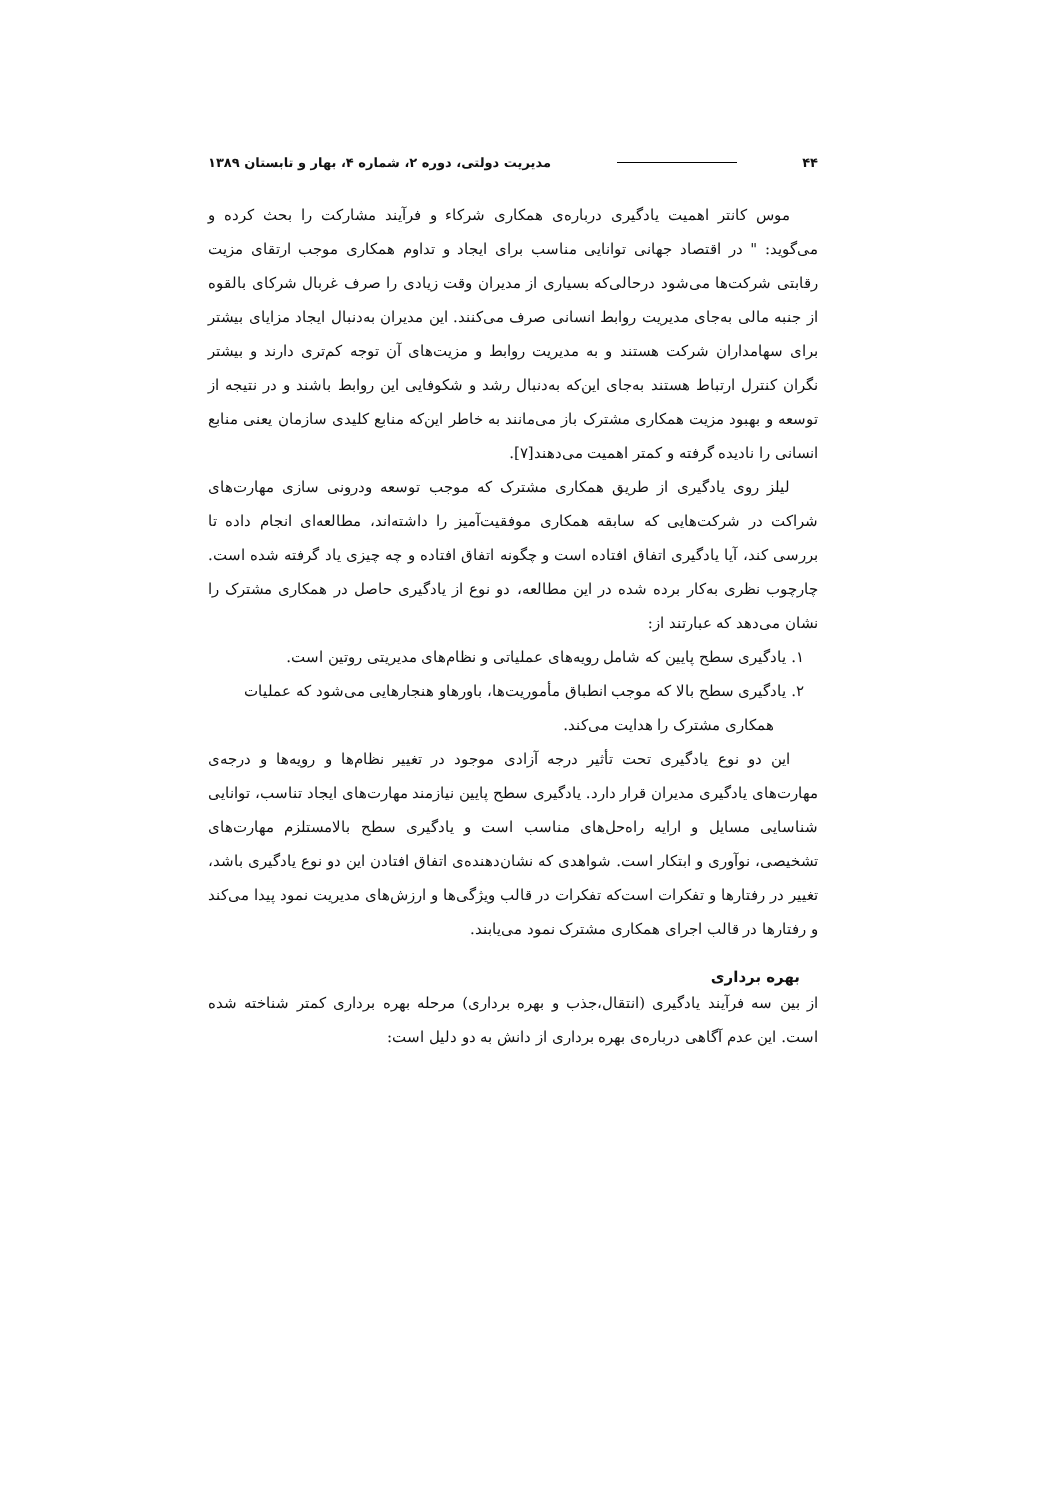۴۴ مدیریت دولتی، دوره ۲، شماره ۴، بهار و تابستان ۱۳۸۹
موس کانتر اهمیت یادگیری درباره‌ی همکاری شرکاء و فرآیند مشارکت را بحث کرده و می‌گوید: " در اقتصاد جهانی توانایی مناسب برای ایجاد و تداوم همکاری موجب ارتقای مزیت رقابتی شرکت‌ها می‌شود درحالی‌که بسیاری از مدیران وقت زیادی را صرف غربال شرکای بالقوه از جنبه مالی به‌جای مدیریت روابط انسانی صرف می‌کنند. این مدیران به‌دنبال ایجاد مزایای بیشتر برای سهامداران شرکت هستند و به مدیریت روابط و مزیت‌های آن توجه کم‌تری دارند و بیشتر نگران کنترل ارتباط هستند به‌جای این‌که به‌دنبال رشد و شکوفایی این روابط باشند و در نتیجه از توسعه و بهبود مزیت همکاری مشترک باز می‌مانند به خاطر این‌که منابع کلیدی سازمان یعنی منابع انسانی را نادیده گرفته و کمتر اهمیت می‌دهند[۷].
لیلز روی یادگیری از طریق همکاری مشترک که موجب توسعه ودرونی سازی مهارت‌های شراکت در شرکت‌هایی که سابقه همکاری موفقیت‌آمیز را داشته‌اند، مطالعه‌ای انجام داده تا بررسی کند، آیا یادگیری اتفاق افتاده است و چگونه اتفاق افتاده و چه چیزی یاد گرفته شده است. چارچوب نظری به‌کار برده شده در این مطالعه، دو نوع از یادگیری حاصل در همکاری مشترک را نشان می‌دهد که عبارتند از:
۱. یادگیری سطح پایین که شامل رویه‌های عملیاتی و نظام‌های مدیریتی روتین است.
۲. یادگیری سطح بالا که موجب انطباق مأموریت‌ها، باورهاو هنجارهایی می‌شود که عملیات همکاری مشترک را هدایت می‌کند.
این دو نوع یادگیری تحت تأثیر درجه آزادی موجود در تغییر نظام‌ها و رویه‌ها و درجه‌ی مهارت‌های یادگیری مدیران قرار دارد. یادگیری سطح پایین نیازمند مهارت‌های ایجاد تناسب، توانایی شناسایی مسایل و ارایه راه‌حل‌های مناسب است و یادگیری سطح بالامستلزم مهارت‌های تشخیصی، نوآوری و ابتکار است. شواهدی که نشان‌دهنده‌ی اتفاق افتادن این دو نوع یادگیری باشد، تغییر در رفتارها و تفکرات است‌که تفکرات در قالب ویژگی‌ها و ارزش‌های مدیریت نمود پیدا می‌کند و رفتارها در قالب اجرای همکاری مشترک نمود می‌یابند.
بهره برداری
از بین سه فرآیند یادگیری (انتقال،جذب و بهره برداری) مرحله بهره برداری کمتر شناخته شده است. این عدم آگاهی درباره‌ی بهره برداری از دانش به دو دلیل است: